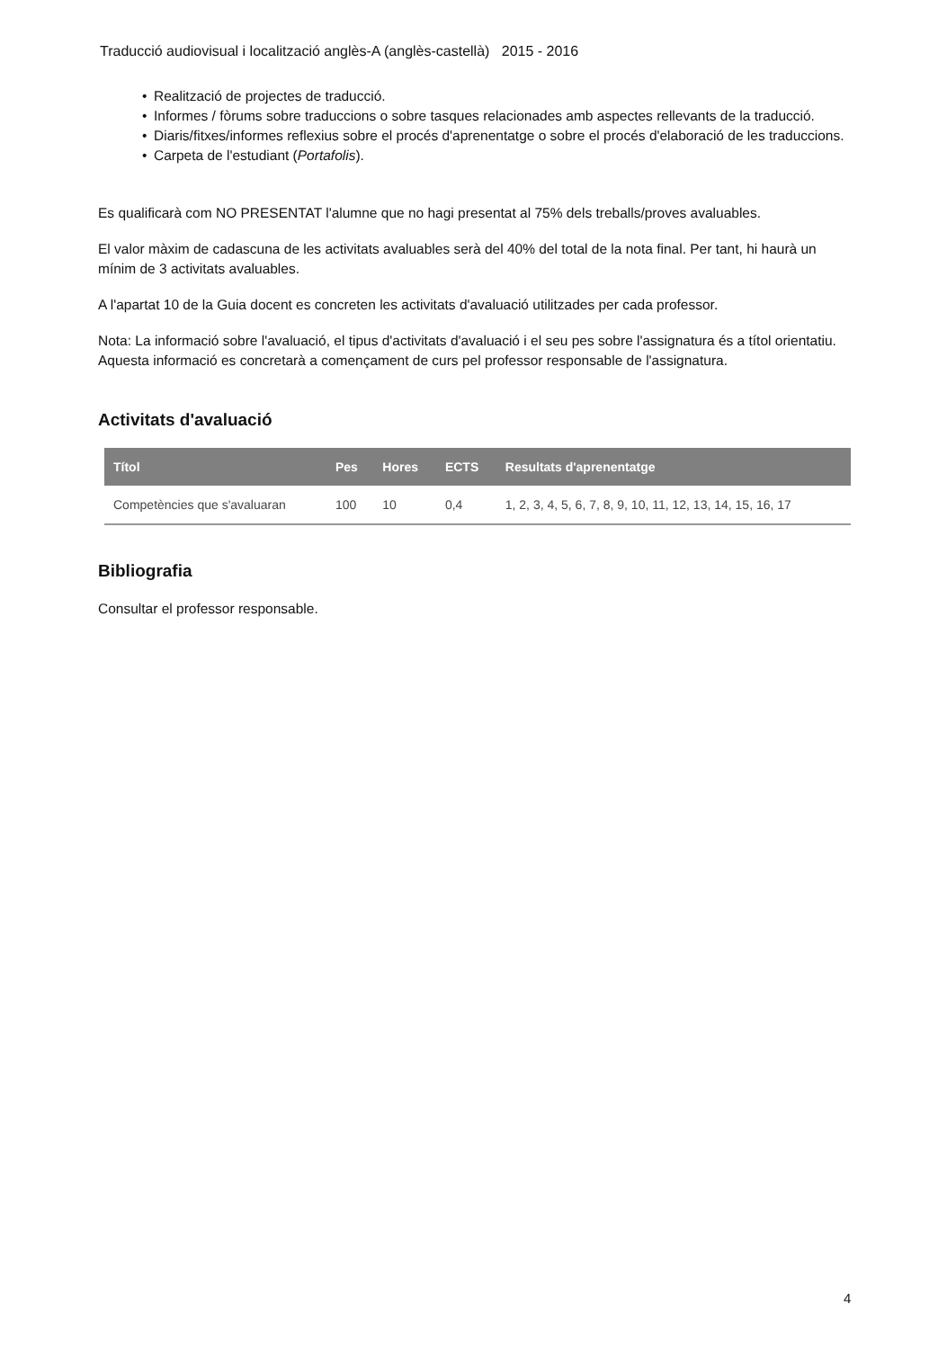Traducció audiovisual i localització anglès-A (anglès-castellà) 2015 - 2016
• Realització de projectes de traducció.
• Informes / fòrums sobre traduccions o sobre tasques relacionades amb aspectes rellevants de la traducció.
• Diaris/fitxes/informes reflexius sobre el procés d'aprenentatge o sobre el procés d'elaboració de les traduccions.
• Carpeta de l'estudiant (Portafolis).
Es qualificarà com NO PRESENTAT l'alumne que no hagi presentat al 75% dels treballs/proves avaluables.
El valor màxim de cadascuna de les activitats avaluables serà del 40% del total de la nota final. Per tant, hi haurà un mínim de 3 activitats avaluables.
A l'apartat 10 de la Guia docent es concreten les activitats d'avaluació utilitzades per cada professor.
Nota: La informació sobre l'avaluació, el tipus d'activitats d'avaluació i el seu pes sobre l'assignatura és a títol orientatiu. Aquesta informació es concretarà a començament de curs pel professor responsable de l'assignatura.
Activitats d'avaluació
| Títol | Pes | Hores | ECTS | Resultats d'aprenentatge |
| --- | --- | --- | --- | --- |
| Competències que s'avaluaran | 100 | 10 | 0,4 | 1, 2, 3, 4, 5, 6, 7, 8, 9, 10, 11, 12, 13, 14, 15, 16, 17 |
Bibliografia
Consultar el professor responsable.
4